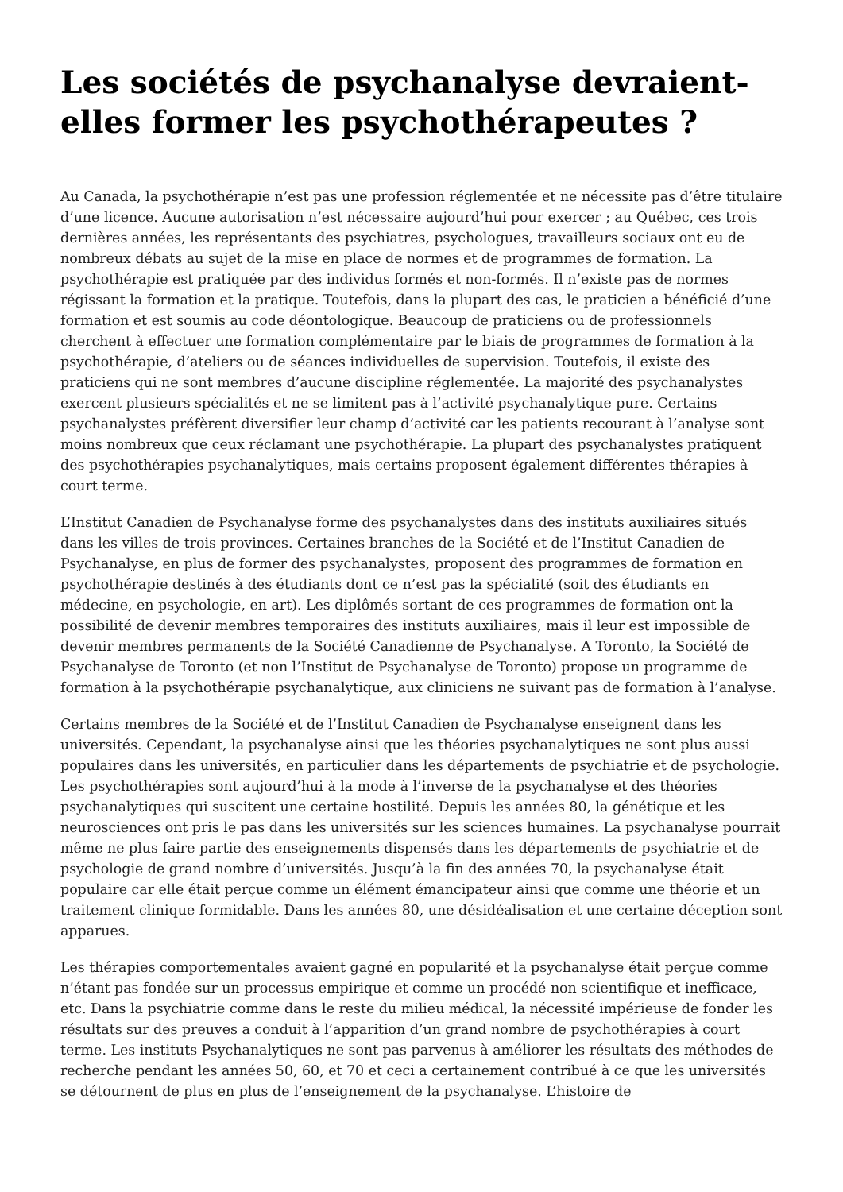Les sociétés de psychanalyse devraient-elles former les psychothérapeutes ?
Au Canada, la psychothérapie n’est pas une profession réglementée et ne nécessite pas d’être titulaire d’une licence. Aucune autorisation n’est nécessaire aujourd’hui pour exercer ; au Québec, ces trois dernières années, les représentants des psychiatres, psychologues, travailleurs sociaux ont eu de nombreux débats au sujet de la mise en place de normes et de programmes de formation. La psychothérapie est pratiquée par des individus formés et non-formés. Il n’existe pas de normes régissant la formation et la pratique. Toutefois, dans la plupart des cas, le praticien a bénéficié d’une formation et est soumis au code déontologique. Beaucoup de praticiens ou de professionnels cherchent à effectuer une formation complémentaire par le biais de programmes de formation à la psychothérapie, d’ateliers ou de séances individuelles de supervision. Toutefois, il existe des praticiens qui ne sont membres d’aucune discipline réglementée. La majorité des psychanalystes exercent plusieurs spécialités et ne se limitent pas à l’activité psychanalytique pure. Certains psychanalystes préfèrent diversifier leur champ d’activité car les patients recourant à l’analyse sont moins nombreux que ceux réclamant une psychothérapie. La plupart des psychanalystes pratiquent des psychothérapies psychanalytiques, mais certains proposent également différentes thérapies à court terme.
L’Institut Canadien de Psychanalyse forme des psychanalystes dans des instituts auxiliaires situés dans les villes de trois provinces. Certaines branches de la Société et de l’Institut Canadien de Psychanalyse, en plus de former des psychanalystes, proposent des programmes de formation en psychothérapie destinés à des étudiants dont ce n’est pas la spécialité (soit des étudiants en médecine, en psychologie, en art). Les diplômés sortant de ces programmes de formation ont la possibilité de devenir membres temporaires des instituts auxiliaires, mais il leur est impossible de devenir membres permanents de la Société Canadienne de Psychanalyse. A Toronto, la Société de Psychanalyse de Toronto (et non l’Institut de Psychanalyse de Toronto) propose un programme de formation à la psychothérapie psychanalytique, aux cliniciens ne suivant pas de formation à l’analyse.
Certains membres de la Société et de l’Institut Canadien de Psychanalyse enseignent dans les universités. Cependant, la psychanalyse ainsi que les théories psychanalytiques ne sont plus aussi populaires dans les universités, en particulier dans les départements de psychiatrie et de psychologie. Les psychothérapies sont aujourd’hui à la mode à l’inverse de la psychanalyse et des théories psychanalytiques qui suscitent une certaine hostilité. Depuis les années 80, la génétique et les neurosciences ont pris le pas dans les universités sur les sciences humaines. La psychanalyse pourrait même ne plus faire partie des enseignements dispensés dans les départements de psychiatrie et de psychologie de grand nombre d’universités. Jusqu’à la fin des années 70, la psychanalyse était populaire car elle était perçue comme un élément émancipateur ainsi que comme une théorie et un traitement clinique formidable. Dans les années 80, une désidéalisation et une certaine déception sont apparues.
Les thérapies comportementales avaient gagné en popularité et la psychanalyse était perçue comme n’étant pas fondée sur un processus empirique et comme un procédé non scientifique et inefficace, etc. Dans la psychiatrie comme dans le reste du milieu médical, la nécessité impérieuse de fonder les résultats sur des preuves a conduit à l’apparition d’un grand nombre de psychothérapies à court terme. Les instituts Psychanalytiques ne sont pas parvenus à améliorer les résultats des méthodes de recherche pendant les années 50, 60, et 70 et ceci a certainement contribué à ce que les universités se détournent de plus en plus de l’enseignement de la psychanalyse. L’histoire de